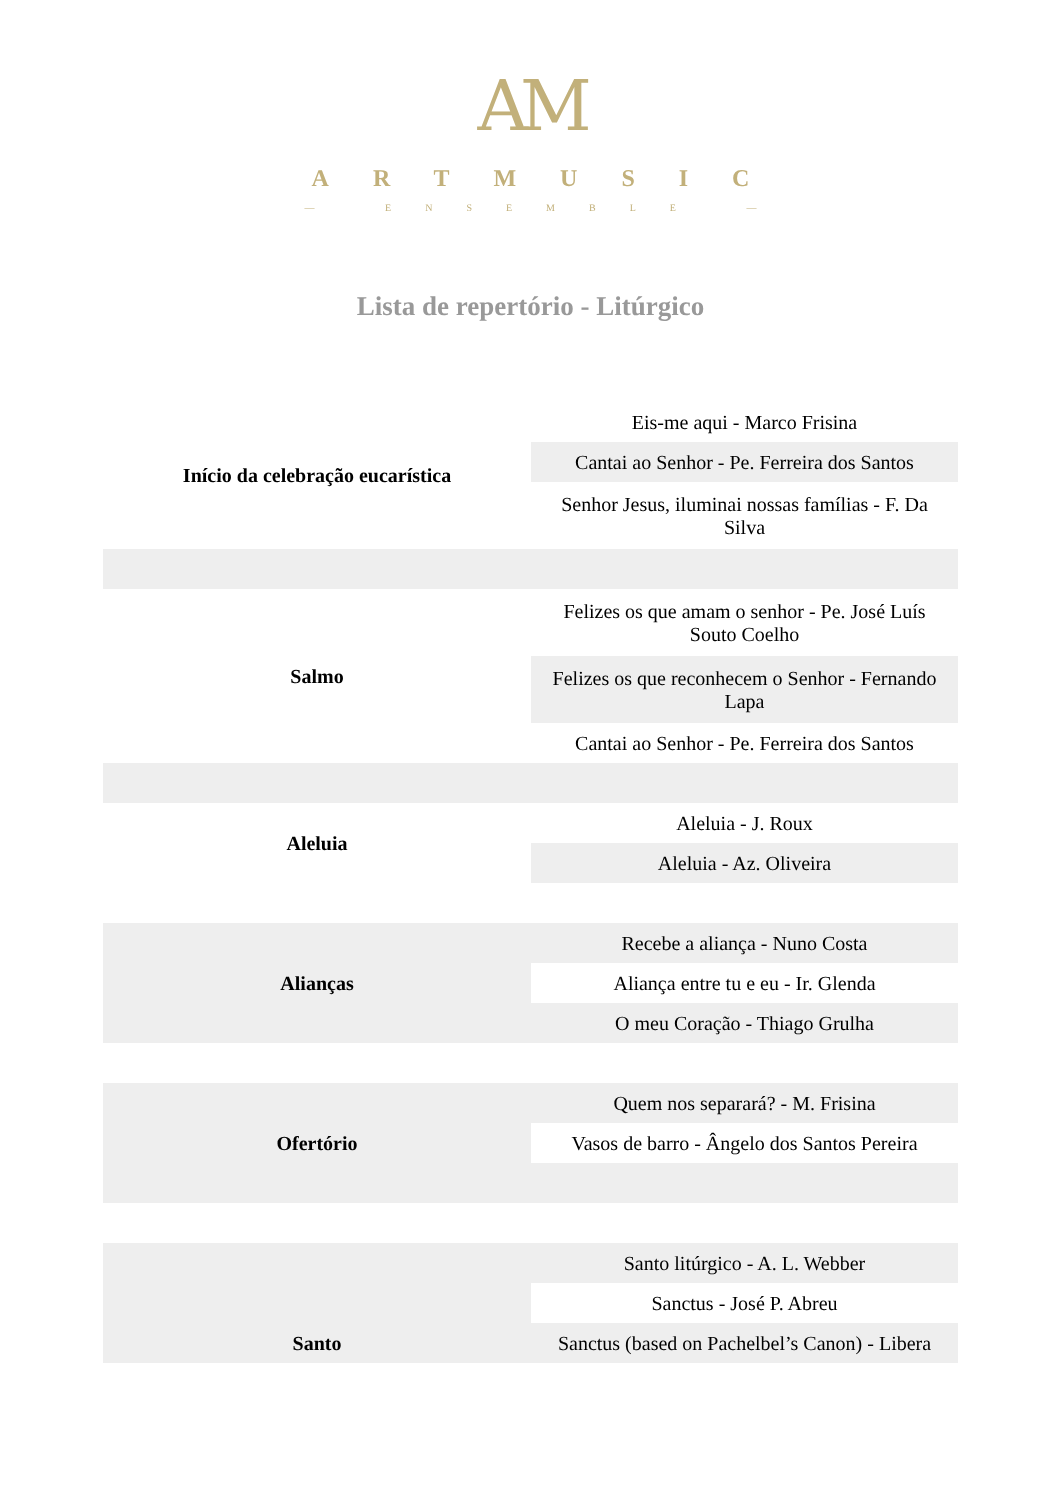AM
ARTMUSIC
— ENSEMBLE —
Lista de repertório - Litúrgico
| Início da celebração eucarística | Eis-me aqui - Marco Frisina |
| | Cantai ao Senhor - Pe. Ferreira dos Santos |
| | Senhor Jesus, iluminai nossas famílias - F. Da Silva |
| Salmo | Felizes os que amam o senhor - Pe. José Luís Souto Coelho |
| | Felizes os que reconhecem o Senhor - Fernando Lapa |
| | Cantai ao Senhor - Pe. Ferreira dos Santos |
| Aleluia | Aleluia - J. Roux |
| | Aleluia - Az. Oliveira |
| Alianças | Recebe a aliança - Nuno Costa |
| | Aliança entre tu e eu - Ir. Glenda |
| | O meu Coração - Thiago Grulha |
| Ofertório | Quem nos separará? - M. Frisina |
| | Vasos de barro - Ângelo dos Santos Pereira |
| Santo | Santo litúrgico - A. L. Webber |
| | Sanctus - José P. Abreu |
| | Sanctus (based on Pachelbel’s Canon) - Libera |